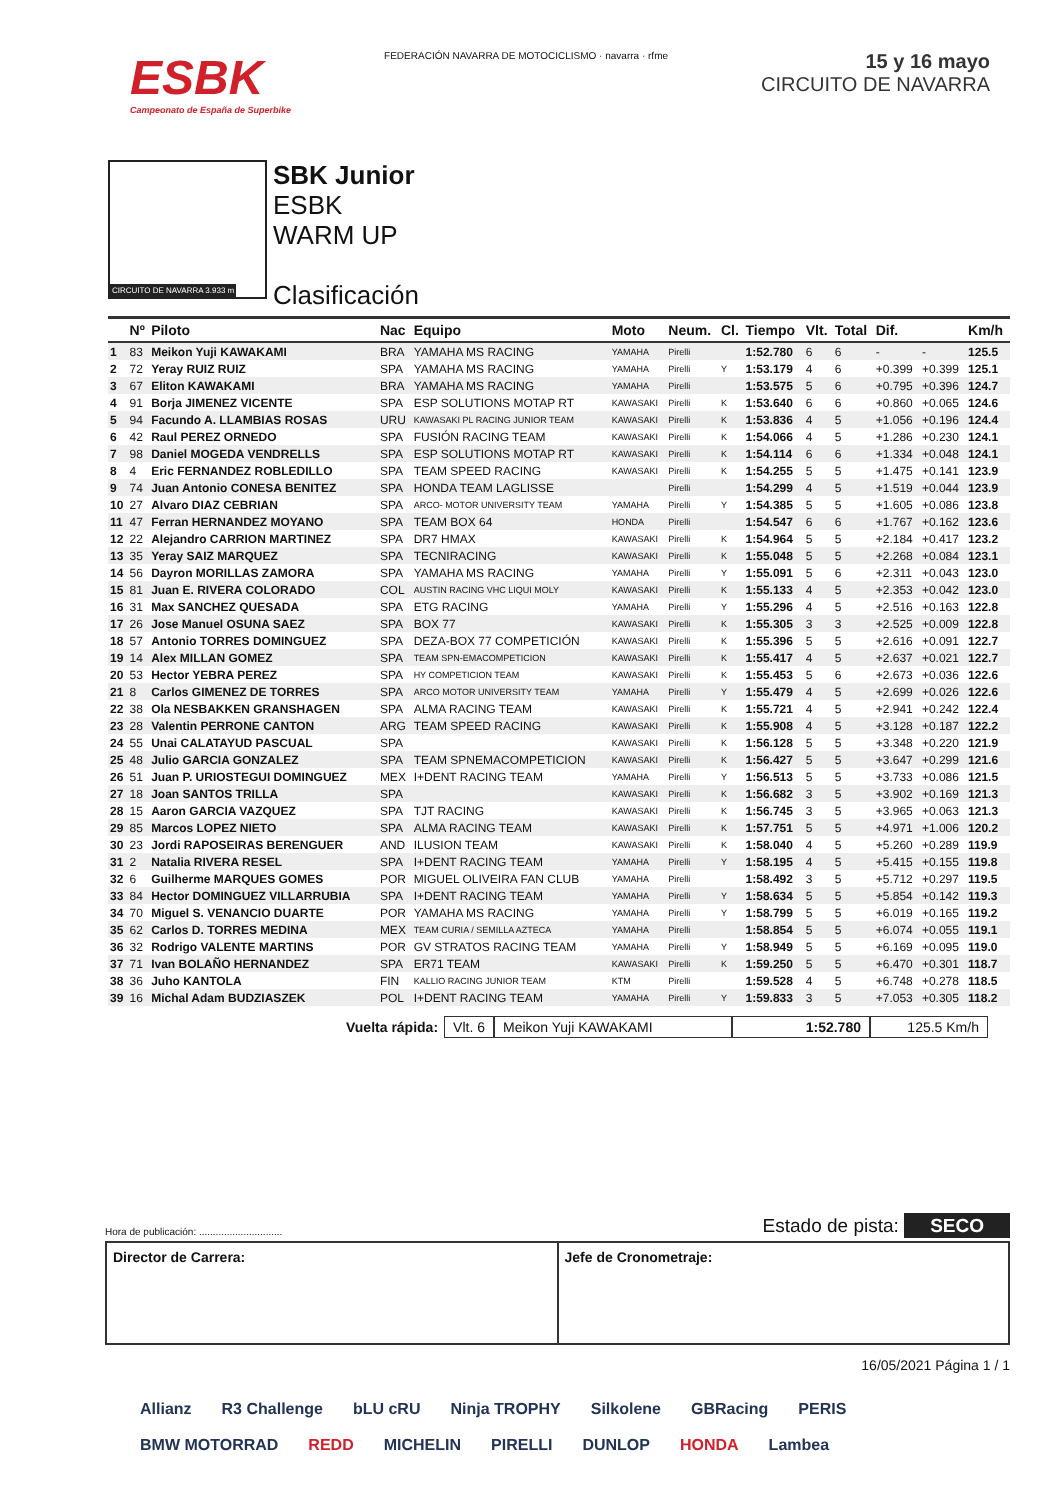ESBK
Campeonato de España de Superbike
FEDERACIÓN NAVARRA DE MOTOCICLISMO · navarra · rfme
15 y 16 mayo
CIRCUITO DE NAVARRA
CIRCUITO DE NAVARRA 3.933 m
SBK Junior
ESBK
WARM UP
Clasificación
| | Nº | Piloto | Nac | Equipo | Moto | Neum. | Cl. | Tiempo | Vlt. | Total | Dif. | | Km/h |
| --- | --- | --- | --- | --- | --- | --- | --- | --- | --- | --- | --- | --- | --- |
| 1 | 83 | Meikon Yuji KAWAKAMI | BRA | YAMAHA MS RACING | YAMAHA | Pirelli | | 1:52.780 | 6 | 6 | - | - | 125.5 |
| 2 | 72 | Yeray RUIZ RUIZ | SPA | YAMAHA MS RACING | YAMAHA | Pirelli | Y | 1:53.179 | 4 | 6 | +0.399 | +0.399 | 125.1 |
| 3 | 67 | Eliton KAWAKAMI | BRA | YAMAHA MS RACING | YAMAHA | Pirelli | | 1:53.575 | 5 | 6 | +0.795 | +0.396 | 124.7 |
| 4 | 91 | Borja JIMENEZ VICENTE | SPA | ESP SOLUTIONS MOTAP RT | KAWASAKI | Pirelli | K | 1:53.640 | 6 | 6 | +0.860 | +0.065 | 124.6 |
| 5 | 94 | Facundo A. LLAMBIAS ROSAS | URU | KAWASAKI PL RACING JUNIOR TEAM | KAWASAKI | Pirelli | K | 1:53.836 | 4 | 5 | +1.056 | +0.196 | 124.4 |
| 6 | 42 | Raul PEREZ ORNEDO | SPA | FUSIÓN RACING TEAM | KAWASAKI | Pirelli | K | 1:54.066 | 4 | 5 | +1.286 | +0.230 | 124.1 |
| 7 | 98 | Daniel MOGEDA VENDRELLS | SPA | ESP SOLUTIONS MOTAP RT | KAWASAKI | Pirelli | K | 1:54.114 | 6 | 6 | +1.334 | +0.048 | 124.1 |
| 8 | 4 | Eric FERNANDEZ ROBLEDILLO | SPA | TEAM SPEED RACING | KAWASAKI | Pirelli | K | 1:54.255 | 5 | 5 | +1.475 | +0.141 | 123.9 |
| 9 | 74 | Juan Antonio CONESA BENITEZ | SPA | HONDA TEAM LAGLISSE | | Pirelli | | 1:54.299 | 4 | 5 | +1.519 | +0.044 | 123.9 |
| 10 | 27 | Alvaro DIAZ CEBRIAN | SPA | ARCO- MOTOR UNIVERSITY TEAM | YAMAHA | Pirelli | Y | 1:54.385 | 5 | 5 | +1.605 | +0.086 | 123.8 |
| 11 | 47 | Ferran HERNANDEZ MOYANO | SPA | TEAM BOX 64 | HONDA | Pirelli | | 1:54.547 | 6 | 6 | +1.767 | +0.162 | 123.6 |
| 12 | 22 | Alejandro CARRION MARTINEZ | SPA | DR7 HMAX | KAWASAKI | Pirelli | K | 1:54.964 | 5 | 5 | +2.184 | +0.417 | 123.2 |
| 13 | 35 | Yeray SAIZ MARQUEZ | SPA | TECNIRACING | KAWASAKI | Pirelli | K | 1:55.048 | 5 | 5 | +2.268 | +0.084 | 123.1 |
| 14 | 56 | Dayron MORILLAS ZAMORA | SPA | YAMAHA MS RACING | YAMAHA | Pirelli | Y | 1:55.091 | 5 | 6 | +2.311 | +0.043 | 123.0 |
| 15 | 81 | Juan E. RIVERA COLORADO | COL | AUSTIN RACING VHC LIQUI MOLY | KAWASAKI | Pirelli | K | 1:55.133 | 4 | 5 | +2.353 | +0.042 | 123.0 |
| 16 | 31 | Max SANCHEZ QUESADA | SPA | ETG RACING | YAMAHA | Pirelli | Y | 1:55.296 | 4 | 5 | +2.516 | +0.163 | 122.8 |
| 17 | 26 | Jose Manuel OSUNA SAEZ | SPA | BOX 77 | KAWASAKI | Pirelli | K | 1:55.305 | 3 | 3 | +2.525 | +0.009 | 122.8 |
| 18 | 57 | Antonio TORRES DOMINGUEZ | SPA | DEZA-BOX 77 COMPETICIÓN | KAWASAKI | Pirelli | K | 1:55.396 | 5 | 5 | +2.616 | +0.091 | 122.7 |
| 19 | 14 | Alex MILLAN GOMEZ | SPA | TEAM SPN-EMACOMPETICION | KAWASAKI | Pirelli | K | 1:55.417 | 4 | 5 | +2.637 | +0.021 | 122.7 |
| 20 | 53 | Hector YEBRA PEREZ | SPA | HY COMPETICION TEAM | KAWASAKI | Pirelli | K | 1:55.453 | 5 | 6 | +2.673 | +0.036 | 122.6 |
| 21 | 8 | Carlos GIMENEZ DE TORRES | SPA | ARCO MOTOR UNIVERSITY TEAM | YAMAHA | Pirelli | Y | 1:55.479 | 4 | 5 | +2.699 | +0.026 | 122.6 |
| 22 | 38 | Ola NESBAKKEN GRANSHAGEN | SPA | ALMA RACING TEAM | KAWASAKI | Pirelli | K | 1:55.721 | 4 | 5 | +2.941 | +0.242 | 122.4 |
| 23 | 28 | Valentin PERRONE CANTON | ARG | TEAM SPEED RACING | KAWASAKI | Pirelli | K | 1:55.908 | 4 | 5 | +3.128 | +0.187 | 122.2 |
| 24 | 55 | Unai CALATAYUD PASCUAL | SPA | | KAWASAKI | Pirelli | K | 1:56.128 | 5 | 5 | +3.348 | +0.220 | 121.9 |
| 25 | 48 | Julio GARCIA GONZALEZ | SPA | TEAM SPNEMACOMPETICION | KAWASAKI | Pirelli | K | 1:56.427 | 5 | 5 | +3.647 | +0.299 | 121.6 |
| 26 | 51 | Juan P. URIOSTEGUI DOMINGUEZ | MEX | I+DENT RACING TEAM | YAMAHA | Pirelli | Y | 1:56.513 | 5 | 5 | +3.733 | +0.086 | 121.5 |
| 27 | 18 | Joan SANTOS TRILLA | SPA | | KAWASAKI | Pirelli | K | 1:56.682 | 3 | 5 | +3.902 | +0.169 | 121.3 |
| 28 | 15 | Aaron GARCIA VAZQUEZ | SPA | TJT RACING | KAWASAKI | Pirelli | K | 1:56.745 | 3 | 5 | +3.965 | +0.063 | 121.3 |
| 29 | 85 | Marcos LOPEZ NIETO | SPA | ALMA RACING TEAM | KAWASAKI | Pirelli | K | 1:57.751 | 5 | 5 | +4.971 | +1.006 | 120.2 |
| 30 | 23 | Jordi RAPOSEIRAS BERENGUER | AND | ILUSION TEAM | KAWASAKI | Pirelli | K | 1:58.040 | 4 | 5 | +5.260 | +0.289 | 119.9 |
| 31 | 2 | Natalia RIVERA RESEL | SPA | I+DENT RACING TEAM | YAMAHA | Pirelli | Y | 1:58.195 | 4 | 5 | +5.415 | +0.155 | 119.8 |
| 32 | 6 | Guilherme MARQUES GOMES | POR | MIGUEL OLIVEIRA FAN CLUB | YAMAHA | Pirelli | | 1:58.492 | 3 | 5 | +5.712 | +0.297 | 119.5 |
| 33 | 84 | Hector DOMINGUEZ VILLARRUBIA | SPA | I+DENT RACING TEAM | YAMAHA | Pirelli | Y | 1:58.634 | 5 | 5 | +5.854 | +0.142 | 119.3 |
| 34 | 70 | Miguel S. VENANCIO DUARTE | POR | YAMAHA MS RACING | YAMAHA | Pirelli | Y | 1:58.799 | 5 | 5 | +6.019 | +0.165 | 119.2 |
| 35 | 62 | Carlos D. TORRES MEDINA | MEX | TEAM CURIA / SEMILLA AZTECA | YAMAHA | Pirelli | | 1:58.854 | 5 | 5 | +6.074 | +0.055 | 119.1 |
| 36 | 32 | Rodrigo VALENTE MARTINS | POR | GV STRATOS RACING TEAM | YAMAHA | Pirelli | Y | 1:58.949 | 5 | 5 | +6.169 | +0.095 | 119.0 |
| 37 | 71 | Ivan BOLAÑO HERNANDEZ | SPA | ER71 TEAM | KAWASAKI | Pirelli | K | 1:59.250 | 5 | 5 | +6.470 | +0.301 | 118.7 |
| 38 | 36 | Juho KANTOLA | FIN | KALLIO RACING JUNIOR TEAM | KTM | Pirelli | | 1:59.528 | 4 | 5 | +6.748 | +0.278 | 118.5 |
| 39 | 16 | Michal Adam BUDZIASZEK | POL | I+DENT RACING TEAM | YAMAHA | Pirelli | Y | 1:59.833 | 3 | 5 | +7.053 | +0.305 | 118.2 |
Vuelta rápida: Vlt. 6 Meikon Yuji KAWAKAMI 1:52.780 125.5 Km/h
Hora de publicación: .............................. Estado de pista: SECO
Director de Carrera: Jefe de Cronometraje:
16/05/2021 Página 1 / 1
Allianz R3 Challenge bLU cRU Ninja TROPHY Silkolene GBRacing PERIS BMW MOTORRAD REDD MICHELIN PIRELLI DUNLOP HONDA Lambea